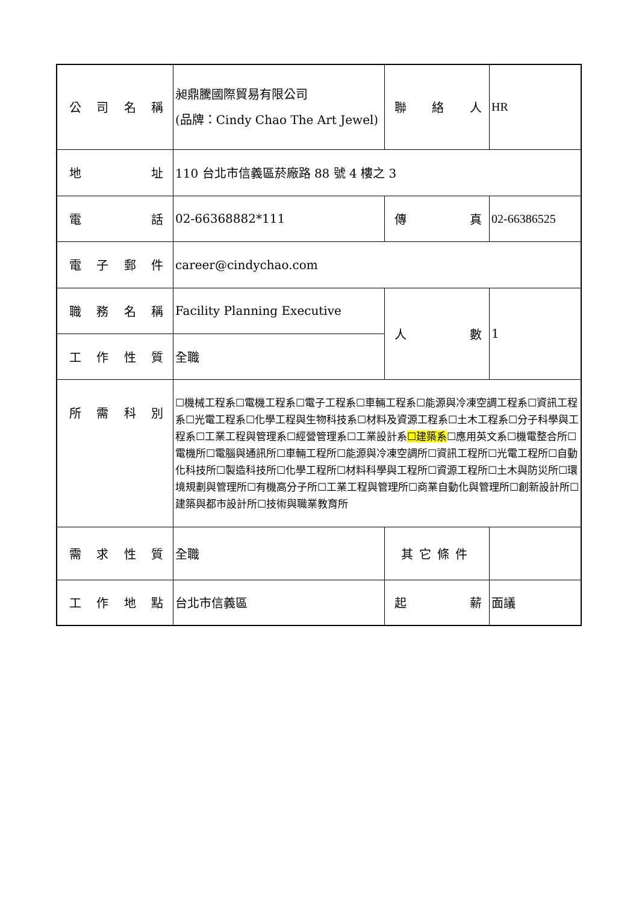| 公司名稱 | 昶鼎騰國際貿易有限公司 (品牌：Cindy Chao The Art Jewel) | 聯 絡 人 | HR |
| 地 址 | 110 台北市信義區菸廠路 88 號 4 樓之 3 | | |
| 電 話 | 02-66368882*111 | 傳 真 | 02-66386525 |
| 電子郵件 | career@cindychao.com | | |
| 職務名稱 | Facility Planning Executive | 人 數 | 1 |
| 工作性質 | 全職 | | |
| 所需科別 | ☐機械工程系☐電機工程系☐電子工程系☐車輛工程系☐能源與冷凍空調工程系☐資訊工程系☐光電工程系☐化學工程與生物科技系☐材料及資源工程系☐土木工程系☐分子科學與工程系☐工業工程與管理系☐經營管理系☐工業設計系 ☐建築系 ☐應用英文系☐機電整合所☐電機所☐電腦與通訊所☐車輛工程所☐能源與冷凍空調所☐資訊工程所☐光電工程所☐自動化科技所☐製造科技所☐化學工程所☐材料科學與工程所☐資源工程所☐土木與防災所☐環境規劃與管理所☐有機高分子所☐工業工程與管理所☐商業自動化與管理所☐創新設計所☐建築與都市設計所☐技術與職業教育所 | | |
| 需求性質 | 全職 | 其它條件 | |
| 工作地點 | 台北市信義區 | 起 薪 | 面議 |